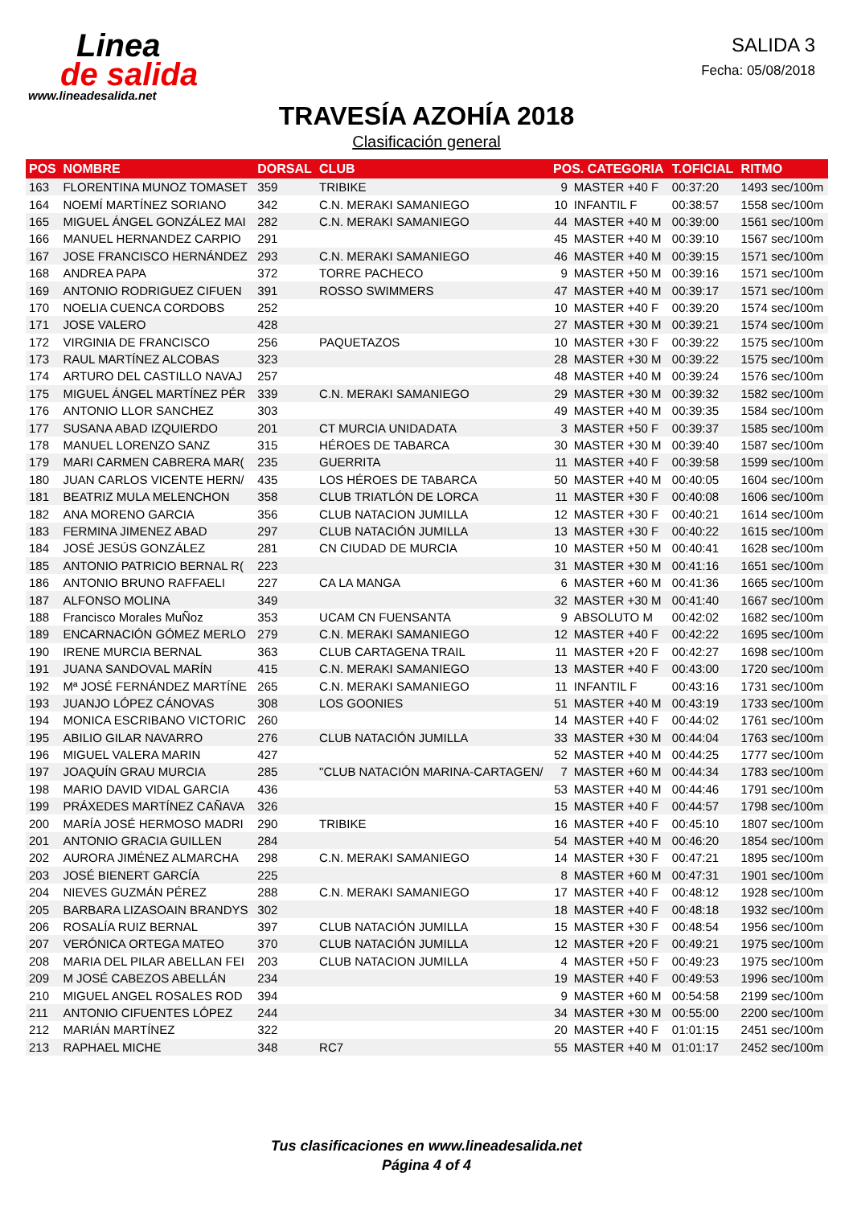Linea
de salida
www.lineadesalida.net
SALIDA 3
Fecha: 05/08/2018
TRAVESÍA AZOHÍA 2018
Clasificación general
| POS | NOMBRE | DORSAL | CLUB | POS. CATEGORIA | | T.OFICIAL | RITMO |
| --- | --- | --- | --- | --- | --- | --- | --- |
| 163 | FLORENTINA MUNOZ TOMASET | 359 | TRIBIKE | 9 | MASTER +40 F | 00:37:20 | 1493 sec/100m |
| 164 | NOEMÍ MARTÍNEZ SORIANO | 342 | C.N. MERAKI SAMANIEGO | 10 | INFANTIL F | 00:38:57 | 1558 sec/100m |
| 165 | MIGUEL ÁNGEL GONZÁLEZ MAI | 282 | C.N. MERAKI SAMANIEGO | 44 | MASTER +40 M | 00:39:00 | 1561 sec/100m |
| 166 | MANUEL HERNANDEZ CARPIO | 291 | | 45 | MASTER +40 M | 00:39:10 | 1567 sec/100m |
| 167 | JOSE FRANCISCO HERNÁNDEZ | 293 | C.N. MERAKI SAMANIEGO | 46 | MASTER +40 M | 00:39:15 | 1571 sec/100m |
| 168 | ANDREA PAPA | 372 | TORRE PACHECO | 9 | MASTER +50 M | 00:39:16 | 1571 sec/100m |
| 169 | ANTONIO RODRIGUEZ CIFUEN | 391 | ROSSO SWIMMERS | 47 | MASTER +40 M | 00:39:17 | 1571 sec/100m |
| 170 | NOELIA CUENCA CORDOBS | 252 | | 10 | MASTER +40 F | 00:39:20 | 1574 sec/100m |
| 171 | JOSE VALERO | 428 | | 27 | MASTER +30 M | 00:39:21 | 1574 sec/100m |
| 172 | VIRGINIA DE FRANCISCO | 256 | PAQUETAZOS | 10 | MASTER +30 F | 00:39:22 | 1575 sec/100m |
| 173 | RAUL MARTÍNEZ ALCOBAS | 323 | | 28 | MASTER +30 M | 00:39:22 | 1575 sec/100m |
| 174 | ARTURO DEL CASTILLO NAVAJ | 257 | | 48 | MASTER +40 M | 00:39:24 | 1576 sec/100m |
| 175 | MIGUEL ÁNGEL MARTÍNEZ PÉR | 339 | C.N. MERAKI SAMANIEGO | 29 | MASTER +30 M | 00:39:32 | 1582 sec/100m |
| 176 | ANTONIO LLOR SANCHEZ | 303 | | 49 | MASTER +40 M | 00:39:35 | 1584 sec/100m |
| 177 | SUSANA ABAD IZQUIERDO | 201 | CT MURCIA UNIDADATA | 3 | MASTER +50 F | 00:39:37 | 1585 sec/100m |
| 178 | MANUEL LORENZO SANZ | 315 | HÉROES DE TABARCA | 30 | MASTER +30 M | 00:39:40 | 1587 sec/100m |
| 179 | MARI CARMEN CABRERA MAR( | 235 | GUERRITA | 11 | MASTER +40 F | 00:39:58 | 1599 sec/100m |
| 180 | JUAN CARLOS VICENTE HERN/ | 435 | LOS HÉROES DE TABARCA | 50 | MASTER +40 M | 00:40:05 | 1604 sec/100m |
| 181 | BEATRIZ MULA MELENCHON | 358 | CLUB TRIATLÓN DE LORCA | 11 | MASTER +30 F | 00:40:08 | 1606 sec/100m |
| 182 | ANA MORENO GARCIA | 356 | CLUB NATACION JUMILLA | 12 | MASTER +30 F | 00:40:21 | 1614 sec/100m |
| 183 | FERMINA JIMENEZ ABAD | 297 | CLUB NATACIÓN JUMILLA | 13 | MASTER +30 F | 00:40:22 | 1615 sec/100m |
| 184 | JOSÉ JESÚS GONZÁLEZ | 281 | CN CIUDAD DE MURCIA | 10 | MASTER +50 M | 00:40:41 | 1628 sec/100m |
| 185 | ANTONIO PATRICIO BERNAL R( | 223 | | 31 | MASTER +30 M | 00:41:16 | 1651 sec/100m |
| 186 | ANTONIO BRUNO RAFFAELI | 227 | CA LA MANGA | 6 | MASTER +60 M | 00:41:36 | 1665 sec/100m |
| 187 | ALFONSO MOLINA | 349 | | 32 | MASTER +30 M | 00:41:40 | 1667 sec/100m |
| 188 | Francisco Morales MuÑoz | 353 | UCAM CN FUENSANTA | 9 | ABSOLUTO M | 00:42:02 | 1682 sec/100m |
| 189 | ENCARNACIÓN GÓMEZ MERLO | 279 | C.N. MERAKI SAMANIEGO | 12 | MASTER +40 F | 00:42:22 | 1695 sec/100m |
| 190 | IRENE MURCIA BERNAL | 363 | CLUB CARTAGENA TRAIL | 11 | MASTER +20 F | 00:42:27 | 1698 sec/100m |
| 191 | JUANA SANDOVAL MARÍN | 415 | C.N. MERAKI SAMANIEGO | 13 | MASTER +40 F | 00:43:00 | 1720 sec/100m |
| 192 | Mª JOSÉ FERNÁNDEZ MARTÍNE | 265 | C.N. MERAKI SAMANIEGO | 11 | INFANTIL F | 00:43:16 | 1731 sec/100m |
| 193 | JUANJO LÓPEZ CÁNOVAS | 308 | LOS GOONIES | 51 | MASTER +40 M | 00:43:19 | 1733 sec/100m |
| 194 | MONICA ESCRIBANO VICTORIC | 260 | | 14 | MASTER +40 F | 00:44:02 | 1761 sec/100m |
| 195 | ABILIO GILAR NAVARRO | 276 | CLUB NATACIÓN JUMILLA | 33 | MASTER +30 M | 00:44:04 | 1763 sec/100m |
| 196 | MIGUEL VALERA MARIN | 427 | | 52 | MASTER +40 M | 00:44:25 | 1777 sec/100m |
| 197 | JOAQUÍN GRAU MURCIA | 285 | "CLUB NATACIÓN MARINA-CARTAGEN/ | 7 | MASTER +60 M | 00:44:34 | 1783 sec/100m |
| 198 | MARIO DAVID VIDAL GARCIA | 436 | | 53 | MASTER +40 M | 00:44:46 | 1791 sec/100m |
| 199 | PRÁXEDES MARTÍNEZ CAÑAVA | 326 | | 15 | MASTER +40 F | 00:44:57 | 1798 sec/100m |
| 200 | MARÍA JOSÉ HERMOSO MADRI | 290 | TRIBIKE | 16 | MASTER +40 F | 00:45:10 | 1807 sec/100m |
| 201 | ANTONIO GRACIA GUILLEN | 284 | | 54 | MASTER +40 M | 00:46:20 | 1854 sec/100m |
| 202 | AURORA JIMÉNEZ ALMARCHA | 298 | C.N. MERAKI SAMANIEGO | 14 | MASTER +30 F | 00:47:21 | 1895 sec/100m |
| 203 | JOSÉ BIENERT GARCÍA | 225 | | 8 | MASTER +60 M | 00:47:31 | 1901 sec/100m |
| 204 | NIEVES GUZMÁN PÉREZ | 288 | C.N. MERAKI SAMANIEGO | 17 | MASTER +40 F | 00:48:12 | 1928 sec/100m |
| 205 | BARBARA LIZASOAIN BRANDYS | 302 | | 18 | MASTER +40 F | 00:48:18 | 1932 sec/100m |
| 206 | ROSALÍA RUIZ BERNAL | 397 | CLUB NATACIÓN JUMILLA | 15 | MASTER +30 F | 00:48:54 | 1956 sec/100m |
| 207 | VERÓNICA ORTEGA MATEO | 370 | CLUB NATACIÓN JUMILLA | 12 | MASTER +20 F | 00:49:21 | 1975 sec/100m |
| 208 | MARIA DEL PILAR ABELLAN FEI | 203 | CLUB NATACION JUMILLA | 4 | MASTER +50 F | 00:49:23 | 1975 sec/100m |
| 209 | M JOSÉ CABEZOS ABELLÁN | 234 | | 19 | MASTER +40 F | 00:49:53 | 1996 sec/100m |
| 210 | MIGUEL ANGEL ROSALES ROD | 394 | | 9 | MASTER +60 M | 00:54:58 | 2199 sec/100m |
| 211 | ANTONIO CIFUENTES LÓPEZ | 244 | | 34 | MASTER +30 M | 00:55:00 | 2200 sec/100m |
| 212 | MARIÁN MARTÍNEZ | 322 | | 20 | MASTER +40 F | 01:01:15 | 2451 sec/100m |
| 213 | RAPHAEL MICHE | 348 | RC7 | 55 | MASTER +40 M | 01:01:17 | 2452 sec/100m |
Tus clasificaciones en www.lineadesalida.net
Página 4 of 4